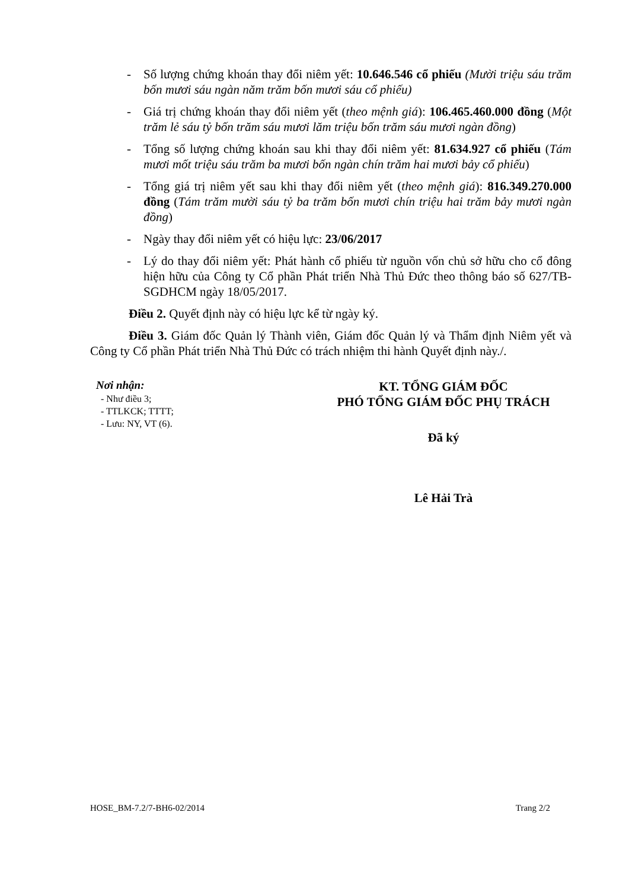- Số lượng chứng khoán thay đổi niêm yết: 10.646.546 cổ phiếu (Mười triệu sáu trăm bốn mươi sáu ngàn năm trăm bốn mươi sáu cổ phiếu)
- Giá trị chứng khoán thay đổi niêm yết (theo mệnh giá): 106.465.460.000 đồng (Một trăm lẻ sáu tỷ bốn trăm sáu mươi lăm triệu bốn trăm sáu mươi ngàn đồng)
- Tổng số lượng chứng khoán sau khi thay đổi niêm yết: 81.634.927 cổ phiếu (Tám mươi mốt triệu sáu trăm ba mươi bốn ngàn chín trăm hai mươi bảy cổ phiếu)
- Tổng giá trị niêm yết sau khi thay đổi niêm yết (theo mệnh giá): 816.349.270.000 đồng (Tám trăm mười sáu tỷ ba trăm bốn mươi chín triệu hai trăm bảy mươi ngàn đồng)
- Ngày thay đổi niêm yết có hiệu lực: 23/06/2017
- Lý do thay đổi niêm yết: Phát hành cổ phiếu từ nguồn vốn chủ sở hữu cho cổ đông hiện hữu của Công ty Cổ phần Phát triển Nhà Thủ Đức theo thông báo số 627/TB-SGDHCM ngày 18/05/2017.
Điều 2. Quyết định này có hiệu lực kể từ ngày ký.
Điều 3. Giám đốc Quản lý Thành viên, Giám đốc Quản lý và Thẩm định Niêm yết và Công ty Cổ phần Phát triển Nhà Thủ Đức có trách nhiệm thi hành Quyết định này./.
Nơi nhận:
- Như điều 3;
- TTLKCK; TTTT;
- Lưu: NY, VT (6).
KT. TỔNG GIÁM ĐỐC
PHÓ TỔNG GIÁM ĐỐC PHỤ TRÁCH
Đã ký
Lê Hải Trà
HOSE_BM-7.2/7-BH6-02/2014 Trang 2/2